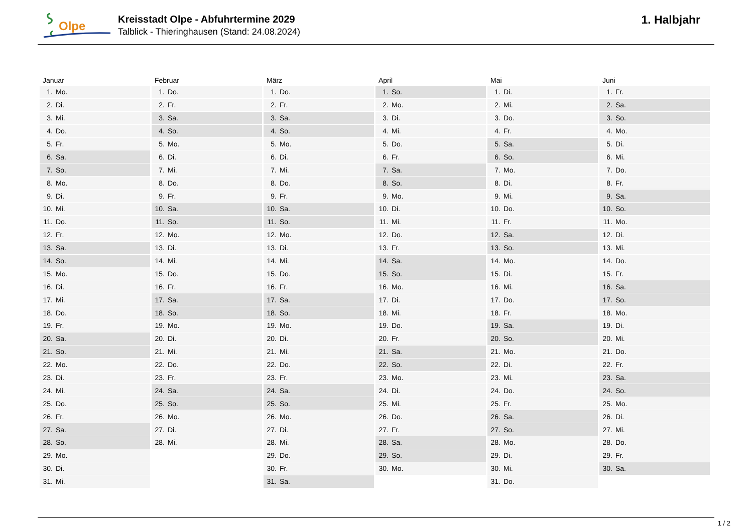Olpe
Kreisstadt Olpe - Abfuhrtermine 2029
Talblick - Thieringhausen (Stand: 24.08.2024)
1. Halbjahr
| Januar | Februar | März | April | Mai | Juni |
| --- | --- | --- | --- | --- | --- |
| 1. Mo. | 1. Do. | 1. Do. | 1. So. | 1. Di. | 1. Fr. |
| 2. Di. | 2. Fr. | 2. Fr. | 2. Mo. | 2. Mi. | 2. Sa. |
| 3. Mi. | 3. Sa. | 3. Sa. | 3. Di. | 3. Do. | 3. So. |
| 4. Do. | 4. So. | 4. So. | 4. Mi. | 4. Fr. | 4. Mo. |
| 5. Fr. | 5. Mo. | 5. Mo. | 5. Do. | 5. Sa. | 5. Di. |
| 6. Sa. | 6. Di. | 6. Di. | 6. Fr. | 6. So. | 6. Mi. |
| 7. So. | 7. Mi. | 7. Mi. | 7. Sa. | 7. Mo. | 7. Do. |
| 8. Mo. | 8. Do. | 8. Do. | 8. So. | 8. Di. | 8. Fr. |
| 9. Di. | 9. Fr. | 9. Fr. | 9. Mo. | 9. Mi. | 9. Sa. |
| 10. Mi. | 10. Sa. | 10. Sa. | 10. Di. | 10. Do. | 10. So. |
| 11. Do. | 11. So. | 11. So. | 11. Mi. | 11. Fr. | 11. Mo. |
| 12. Fr. | 12. Mo. | 12. Mo. | 12. Do. | 12. Sa. | 12. Di. |
| 13. Sa. | 13. Di. | 13. Di. | 13. Fr. | 13. So. | 13. Mi. |
| 14. So. | 14. Mi. | 14. Mi. | 14. Sa. | 14. Mo. | 14. Do. |
| 15. Mo. | 15. Do. | 15. Do. | 15. So. | 15. Di. | 15. Fr. |
| 16. Di. | 16. Fr. | 16. Fr. | 16. Mo. | 16. Mi. | 16. Sa. |
| 17. Mi. | 17. Sa. | 17. Sa. | 17. Di. | 17. Do. | 17. So. |
| 18. Do. | 18. So. | 18. So. | 18. Mi. | 18. Fr. | 18. Mo. |
| 19. Fr. | 19. Mo. | 19. Mo. | 19. Do. | 19. Sa. | 19. Di. |
| 20. Sa. | 20. Di. | 20. Di. | 20. Fr. | 20. So. | 20. Mi. |
| 21. So. | 21. Mi. | 21. Mi. | 21. Sa. | 21. Mo. | 21. Do. |
| 22. Mo. | 22. Do. | 22. Do. | 22. So. | 22. Di. | 22. Fr. |
| 23. Di. | 23. Fr. | 23. Fr. | 23. Mo. | 23. Mi. | 23. Sa. |
| 24. Mi. | 24. Sa. | 24. Sa. | 24. Di. | 24. Do. | 24. So. |
| 25. Do. | 25. So. | 25. So. | 25. Mi. | 25. Fr. | 25. Mo. |
| 26. Fr. | 26. Mo. | 26. Mo. | 26. Do. | 26. Sa. | 26. Di. |
| 27. Sa. | 27. Di. | 27. Di. | 27. Fr. | 27. So. | 27. Mi. |
| 28. So. | 28. Mi. | 28. Mi. | 28. Sa. | 28. Mo. | 28. Do. |
| 29. Mo. | | 29. Do. | 29. So. | 29. Di. | 29. Fr. |
| 30. Di. | | 30. Fr. | 30. Mo. | 30. Mi. | 30. Sa. |
| 31. Mi. | | 31. Sa. | | 31. Do. | |
1 / 2